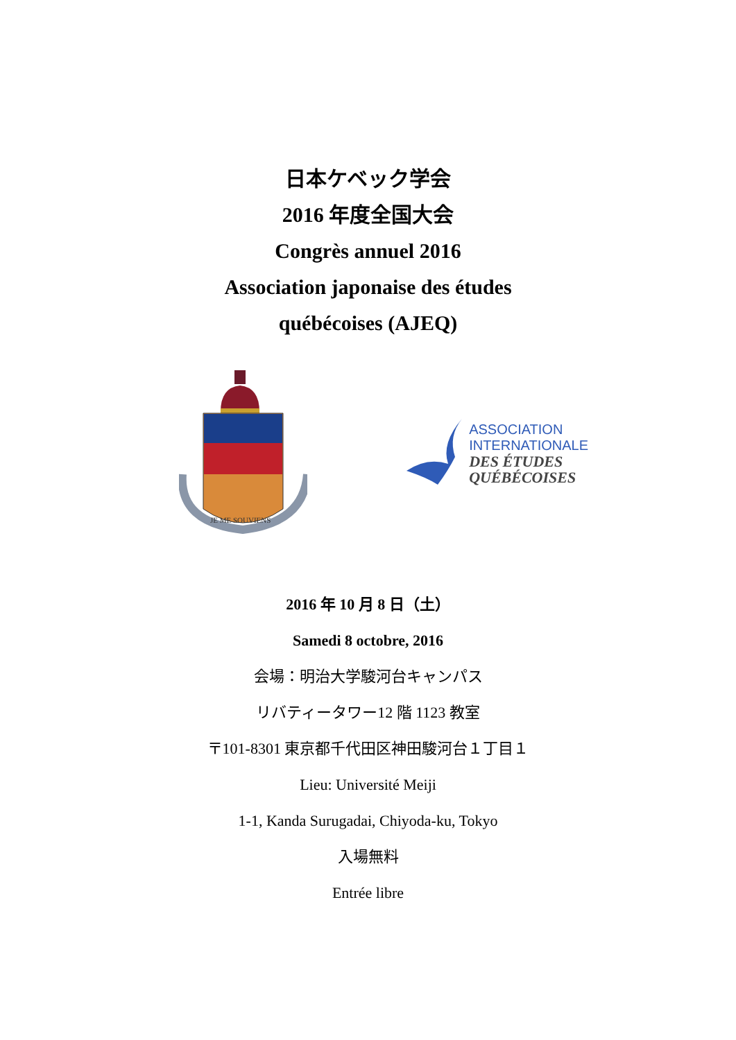日本ケベック学会
2016 年度全国大会
Congrès annuel 2016
Association japonaise des études
québécoises (AJEQ)
JE ME SOUVIENS
ASSOCIATION
INTERNATIONALE
DES ÉTUDES
QUÉBÉCOISES
2016 年 10 月 8 日（土）
Samedi 8 octobre, 2016
会場：明治大学駿河台キャンパス
リバティータワー12 階 1123 教室
〒101-8301 東京都千代田区神田駿河台１丁目１
Lieu: Université Meiji
1-1, Kanda Surugadai, Chiyoda-ku, Tokyo
入場無料
Entrée libre